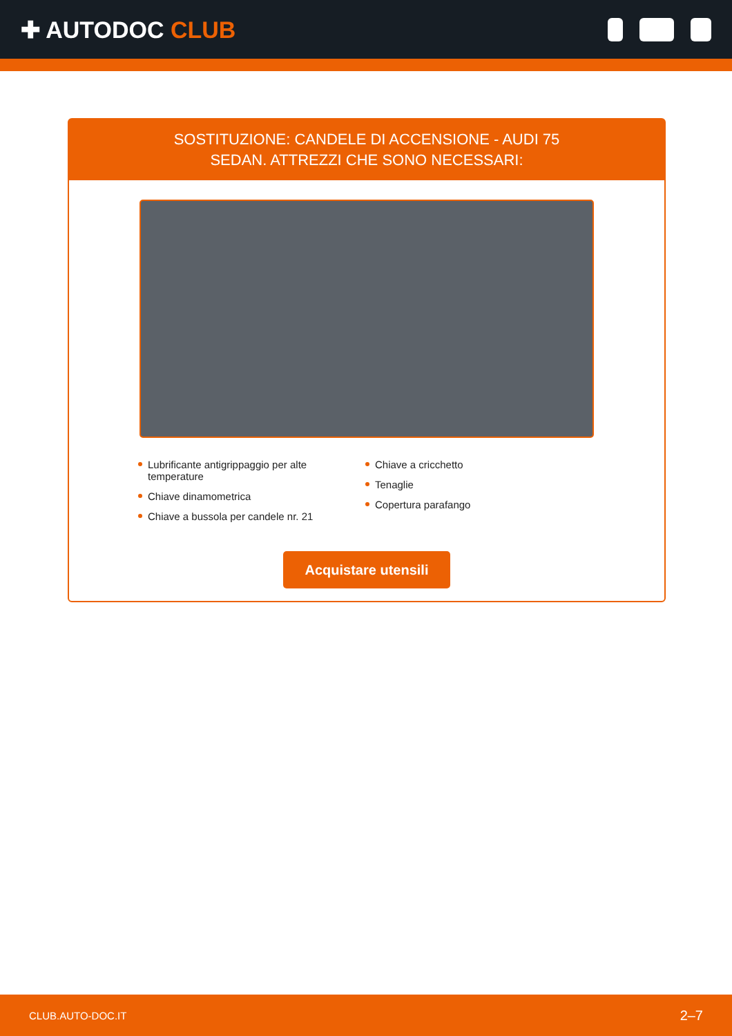✚ AUTODOC CLUB
SOSTITUZIONE: CANDELE DI ACCENSIONE - AUDI 75
SEDAN. ATTREZZI CHE SONO NECESSARI:
Lubrificante antigrippaggio per alte temperature
Chiave dinamometrica
Chiave a bussola per candele nr. 21
Chiave a cricchetto
Tenaglie
Copertura parafango
Acquistare utensili
CLUB.AUTO-DOC.IT 2–7